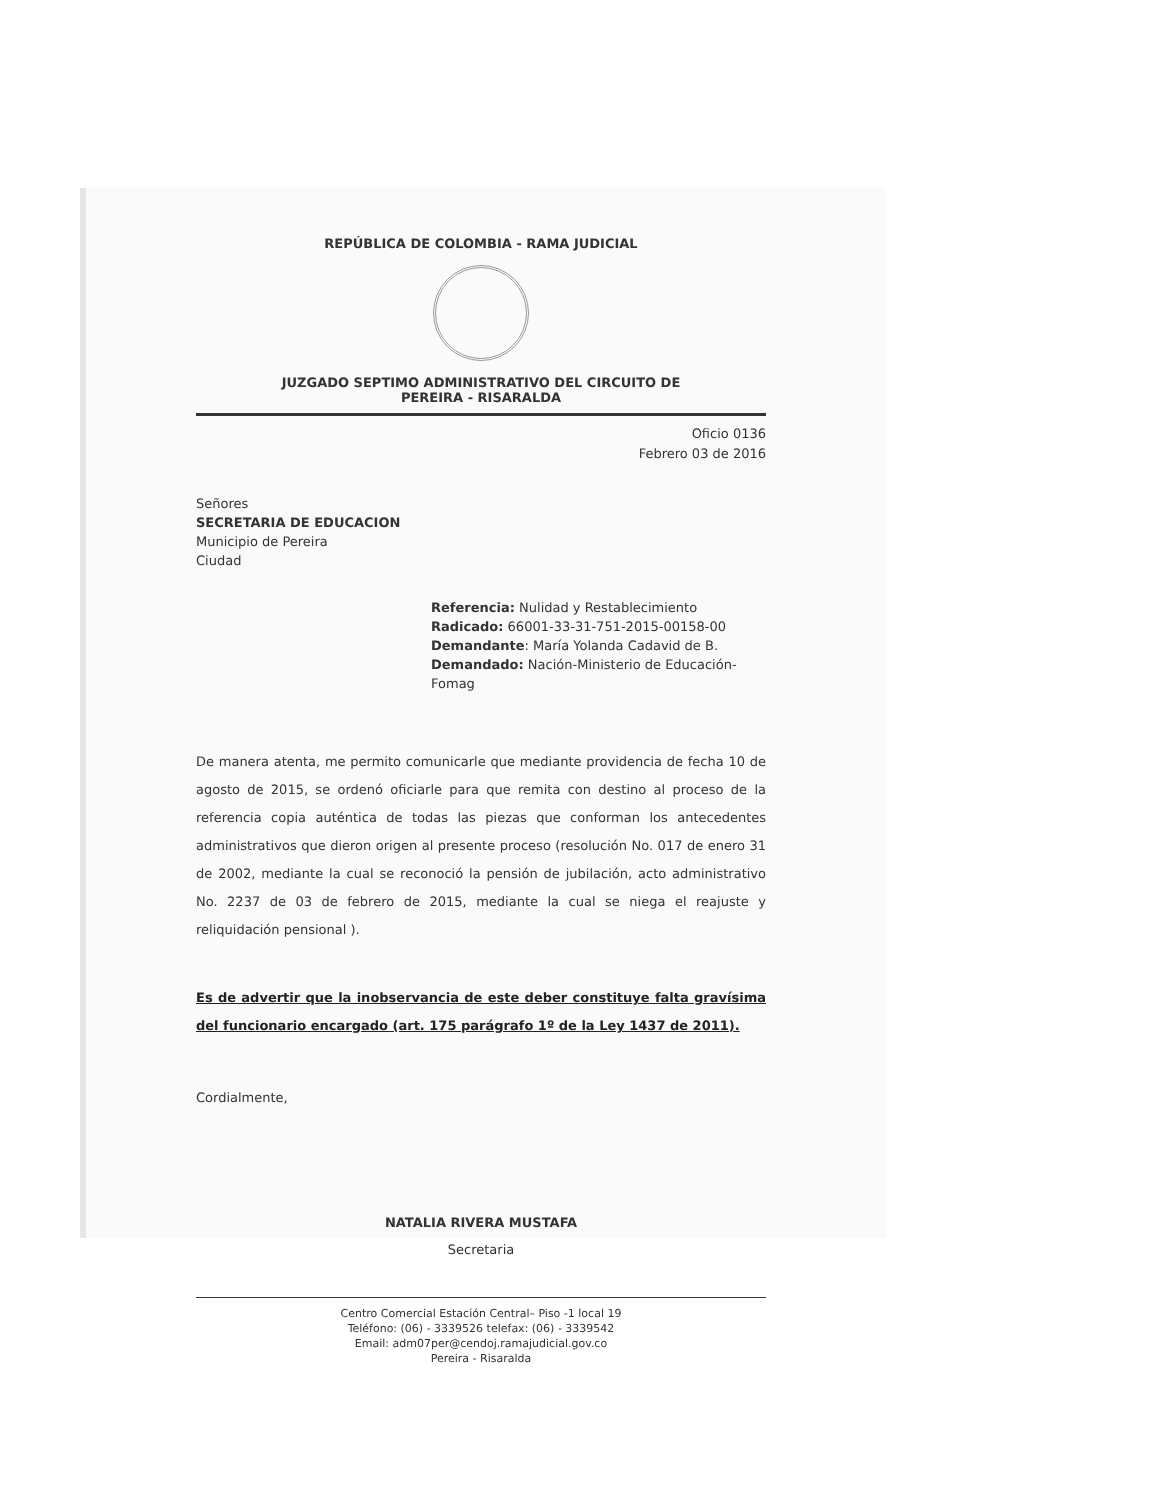REPÚBLICA DE COLOMBIA - RAMA JUDICIAL
JUZGADO SEPTIMO ADMINISTRATIVO DEL CIRCUITO DE
PEREIRA - RISARALDA
Oficio 0136
Febrero 03 de 2016
Señores
SECRETARIA DE EDUCACION
Municipio de Pereira
Ciudad
Referencia: Nulidad y Restablecimiento
Radicado: 66001-33-31-751-2015-00158-00
Demandante: María Yolanda Cadavid de B.
Demandado: Nación-Ministerio de Educación-Fomag
De manera atenta, me permito comunicarle que mediante providencia de fecha 10 de agosto de 2015, se ordenó oficiarle para que remita con destino al proceso de la referencia copia auténtica de todas las piezas que conforman los antecedentes administrativos que dieron origen al presente proceso (resolución No. 017 de enero 31 de 2002, mediante la cual se reconoció la pensión de jubilación, acto administrativo No. 2237 de 03 de febrero de 2015, mediante la cual se niega el reajuste y reliquidación pensional ).
Es de advertir que la inobservancia de este deber constituye falta gravísima del funcionario encargado (art. 175 parágrafo 1º de la Ley 1437 de 2011).
Cordialmente,
NATALIA RIVERA MUSTAFA
Secretaria
Centro Comercial Estación Central– Piso -1 local 19
Teléfono: (06) - 3339526 telefax: (06) - 3339542
Email: adm07per@cendoj.ramajudicial.gov.co
Pereira - Risaralda